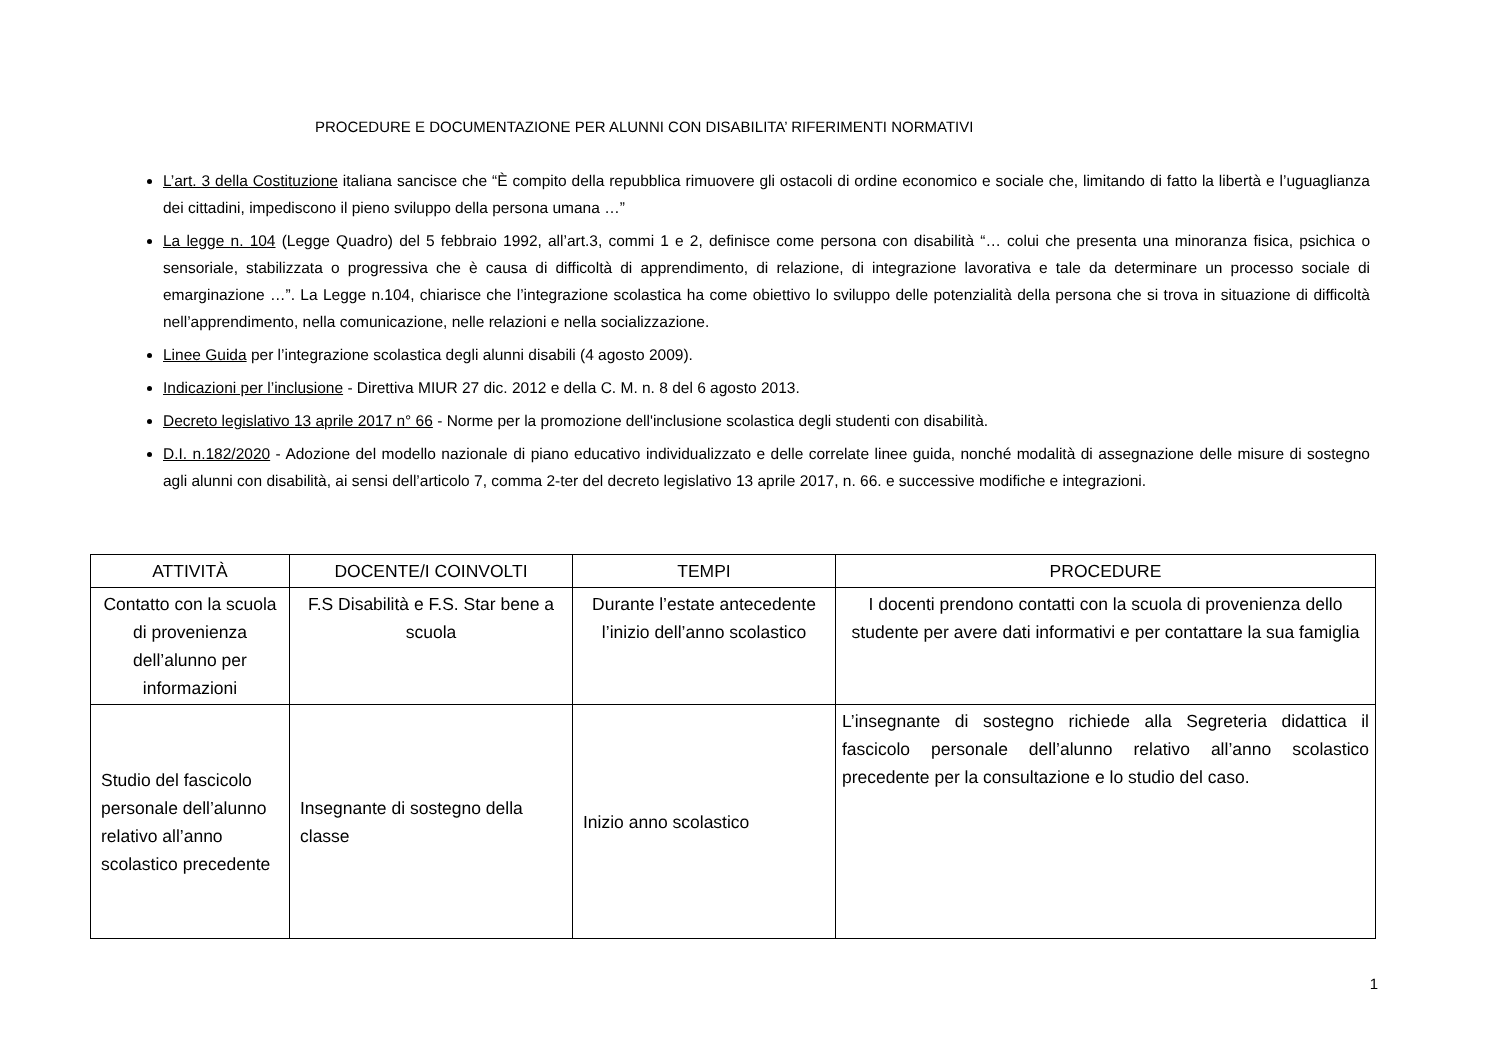PROCEDURE E DOCUMENTAZIONE PER ALUNNI CON DISABILITA’ RIFERIMENTI NORMATIVI
L’art. 3 della Costituzione italiana sancisce che “È compito della repubblica rimuovere gli ostacoli di ordine economico e sociale che, limitando di fatto la libertà e l’uguaglianza dei cittadini, impediscono il pieno sviluppo della persona umana …”
La legge n. 104 (Legge Quadro) del 5 febbraio 1992, all’art.3, commi 1 e 2, definisce come persona con disabilità “… colui che presenta una minoranza fisica, psichica o sensoriale, stabilizzata o progressiva che è causa di difficoltà di apprendimento, di relazione, di integrazione lavorativa e tale da determinare un processo sociale di emarginazione …”. La Legge n.104, chiarisce che l’integrazione scolastica ha come obiettivo lo sviluppo delle potenzialità della persona che si trova in situazione di difficoltà nell’apprendimento, nella comunicazione, nelle relazioni e nella socializzazione.
Linee Guida per l’integrazione scolastica degli alunni disabili (4 agosto 2009).
Indicazioni per l’inclusione - Direttiva MIUR 27 dic. 2012 e della C. M. n. 8 del 6 agosto 2013.
Decreto legislativo 13 aprile 2017 n° 66 - Norme per la promozione dell'inclusione scolastica degli studenti con disabilità.
D.I. n.182/2020 - Adozione del modello nazionale di piano educativo individualizzato e delle correlate linee guida, nonché modalità di assegnazione delle misure di sostegno agli alunni con disabilità, ai sensi dell’articolo 7, comma 2-ter del decreto legislativo 13 aprile 2017, n. 66. e successive modifiche e integrazioni.
| ATTIVITÀ | DOCENTE/I COINVOLTI | TEMPI | PROCEDURE |
| --- | --- | --- | --- |
| Contatto con la scuola di provenienza dell’alunno per informazioni | F.S Disabilità e F.S. Star bene a scuola | Durante l’estate antecedente l’inizio dell’anno scolastico | I docenti prendono contatti con la scuola di provenienza dello studente per avere dati informativi e per contattare la sua famiglia |
| Studio del fascicolo personale dell’alunno relativo all’anno scolastico precedente | Insegnante di sostegno della classe | Inizio anno scolastico | L’insegnante di sostegno richiede alla Segreteria didattica il fascicolo personale dell’alunno relativo all’anno scolastico precedente per la consultazione e lo studio del caso. |
1